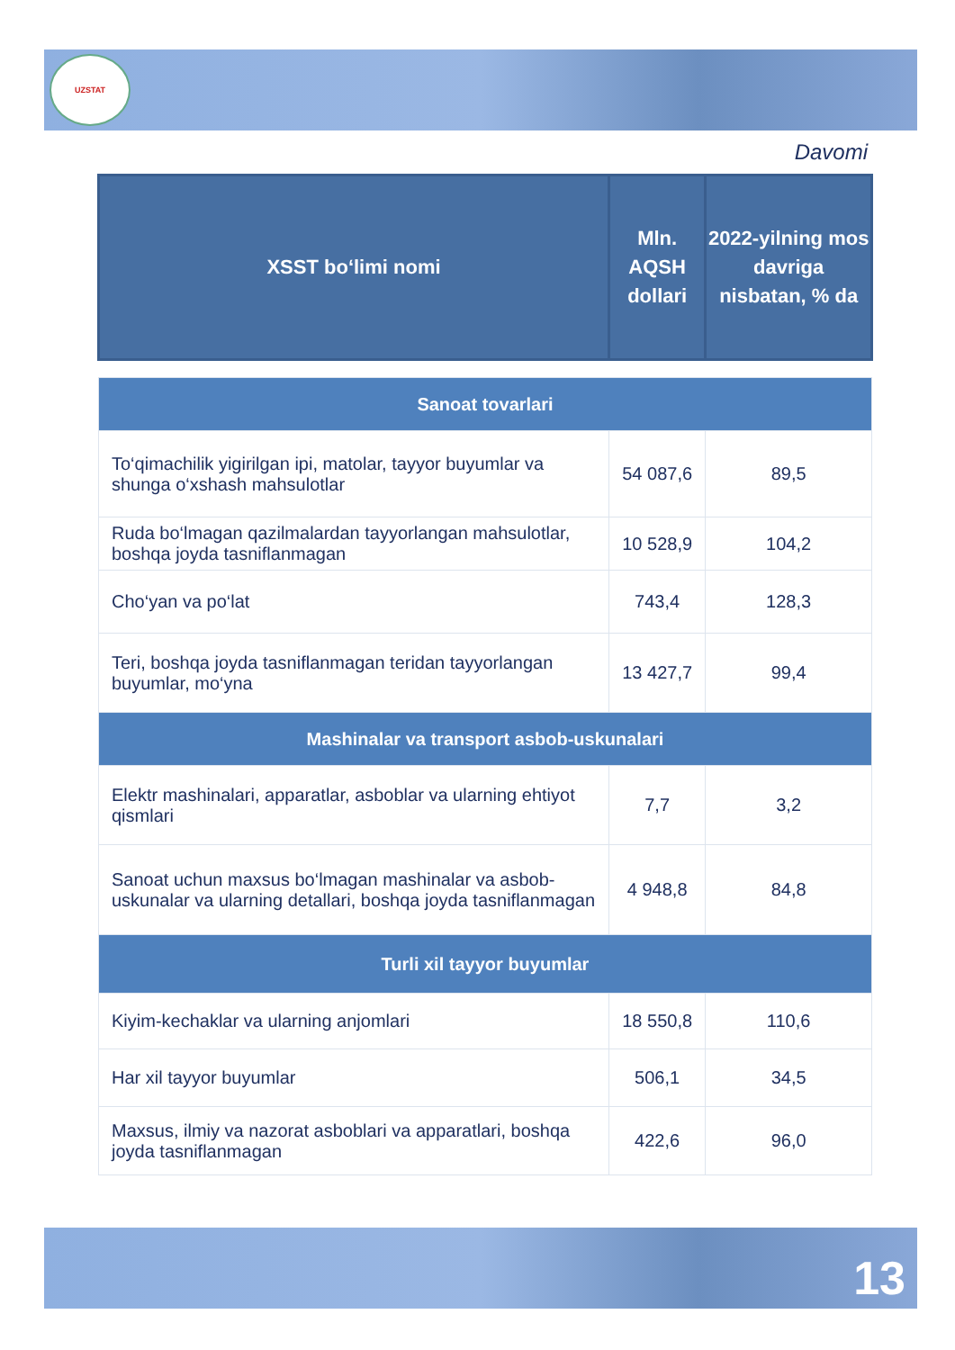UZSTAT
Davomi
| XSST bo‘limi nomi | Mln. AQSH dollari | 2022-yilning mos davriga nisbatan, % da |
| --- | --- | --- |
| Sanoat tovarlari | | |
| To‘qimachilik yigirilgan ipi, matolar, tayyor buyumlar va shunga o‘xshash mahsulotlar | 54 087,6 | 89,5 |
| Ruda bo‘lmagan qazilmalardan tayyorlangan mahsulotlar, boshqa joyda tasniflanmagan | 10 528,9 | 104,2 |
| Cho‘yan va po‘lat | 743,4 | 128,3 |
| Teri, boshqa joyda tasniflanmagan teridan tayyorlangan buyumlar, mo‘yna | 13 427,7 | 99,4 |
| Mashinalar va transport asbob-uskunalari | | |
| Elektr mashinalari, apparatlar, asboblar va ularning ehtiyot qismlari | 7,7 | 3,2 |
| Sanoat uchun maxsus bo‘lmagan mashinalar va asbob-uskunalar va ularning detallari, boshqa joyda tasniflanmagan | 4 948,8 | 84,8 |
| Turli xil tayyor buyumlar | | |
| Kiyim-kechaklar va ularning anjomlari | 18 550,8 | 110,6 |
| Har xil tayyor buyumlar | 506,1 | 34,5 |
| Maxsus, ilmiy va nazorat asboblari va apparatlari, boshqa joyda tasniflanmagan | 422,6 | 96,0 |
13